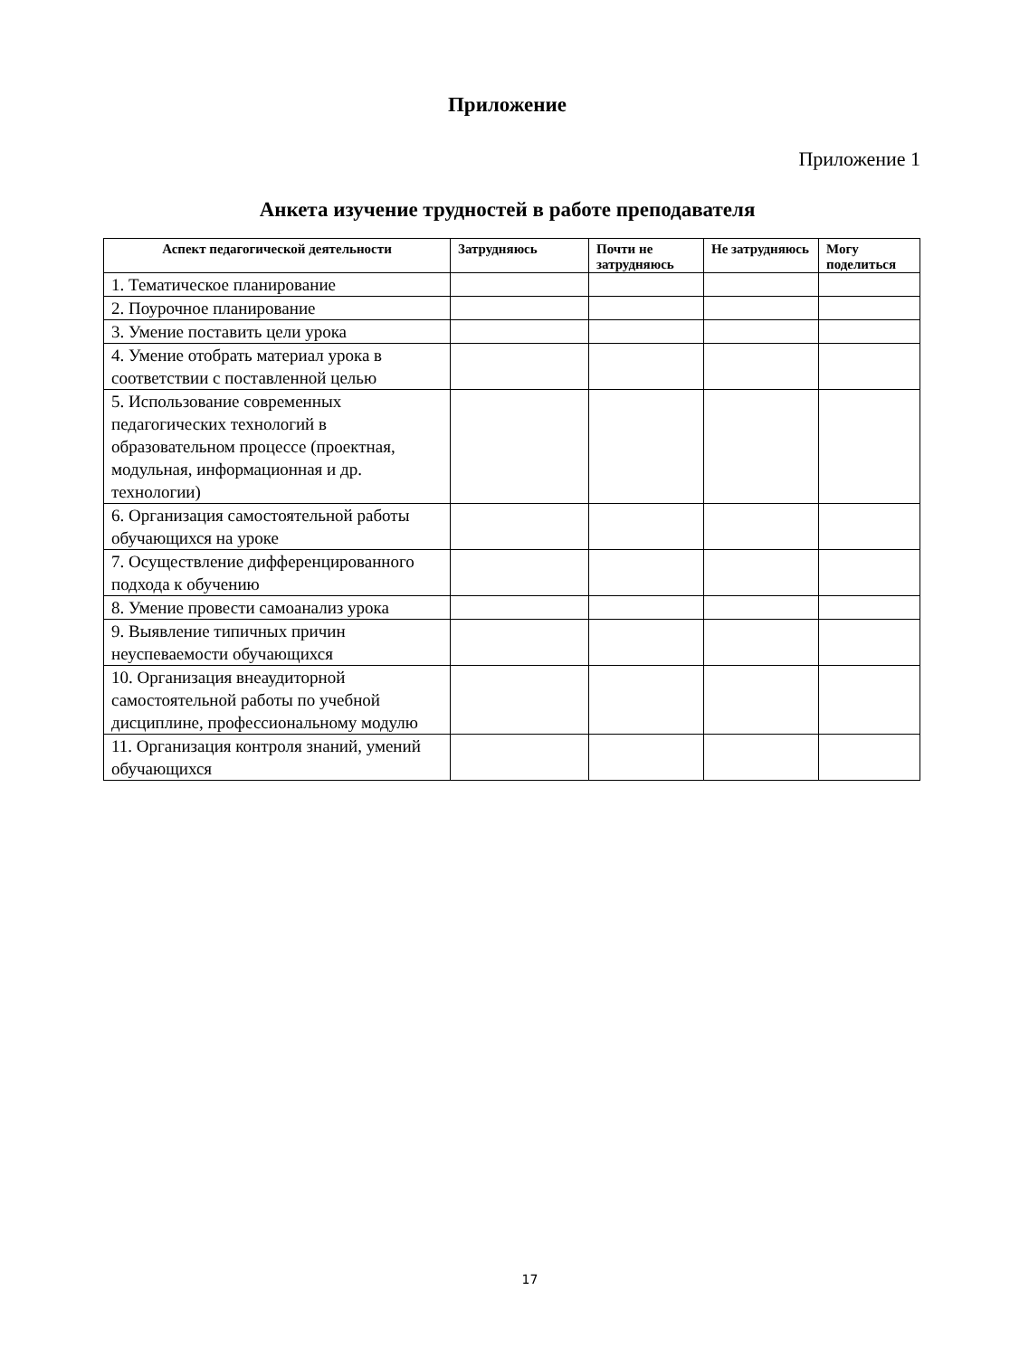Приложение
Приложение 1
Анкета изучение трудностей в работе преподавателя
| Аспект педагогической деятельности | Затрудняюсь | Почти не затрудняюсь | Не затрудняюсь | Могу поделиться |
| --- | --- | --- | --- | --- |
| 1. Тематическое планирование | | | | |
| 2. Поурочное планирование | | | | |
| 3. Умение поставить цели урока | | | | |
| 4. Умение отобрать материал урока в соответствии с поставленной целью | | | | |
| 5. Использование современных педагогических технологий в образовательном процессе (проектная, модульная, информационная и др. технологии) | | | | |
| 6. Организация самостоятельной работы обучающихся на уроке | | | | |
| 7. Осуществление дифференцированного подхода к обучению | | | | |
| 8. Умение провести самоанализ урока | | | | |
| 9. Выявление типичных причин неуспеваемости обучающихся | | | | |
| 10. Организация внеаудиторной самостоятельной работы по учебной дисциплине, профессиональному модулю | | | | |
| 11. Организация контроля знаний, умений обучающихся | | | | |
17